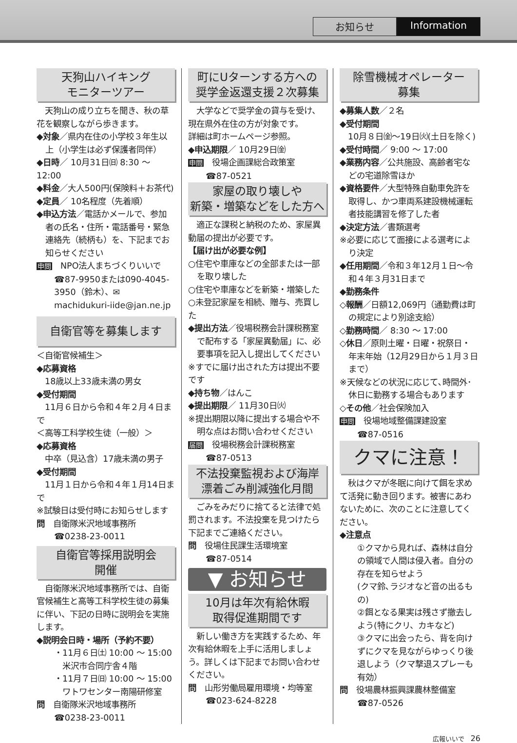お知らせ Information
天狗山ハイキング
モニターツアー
　天狗山の成り立ちを聞き、秋の草花を観察しながら歩きます。
◆対象／県内在住の小学校３年生以上（小学生は必ず保護者同伴）
◆日時／ 10月31日㈰ 8:30 ～ 12:00
◆料金／大人500円(保険料＋お茶代)
◆定員／ 10名程度（先着順）
◆申込方法／電話かメールで、参加者の氏名・住所・電話番号・緊急連絡先（続柄も）を、下記までお知らせください
申問　NPO法人まちづくりいいで
☎87-9950または090-4045-3950（鈴木）、✉ machidukuri-iide@jan.ne.jp
自衛官等を募集します
＜自衛官候補生＞
◆応募資格
　18歳以上33歳未満の男女
◆受付期間
　11月６日から令和４年２月４日まで
＜高等工科学校生徒（一般）＞
◆応募資格
　中卒（見込含）17歳未満の男子
◆受付期間
　11月１日から令和４年１月14日まで
※試験日は受付時にお知らせします
問　自衛隊米沢地域事務所
☎0238-23-0011
自衛官等採用説明会
開催
　自衛隊米沢地域事務所では、自衛官候補生と高等工科学校生徒の募集に伴い、下記の日時に説明会を実施します。
◆説明会日時・場所（予約不要）
・11月６日㈯ 10:00 ～ 15:00
　米沢市合同庁舎４階
・11月７日㈰ 10:00 ～ 15:00
　ワトワセンター南陽研修室
問　自衛隊米沢地域事務所
☎0238-23-0011
町にUターンする方への
奨学金返還支援２次募集
　大学などで奨学金の貸与を受け、現在県外在住の方が対象です。
詳細は町ホームページ参照。
◆申込期限／ 10月29日㈮
申問　役場企画課総合政策室
☎87-0521
家屋の取り壊しや
新築・増築などをした方へ
　適正な課税と納税のため、家屋異動届の提出が必要です。
【届け出が必要な例】
○住宅や車庫などの全部または一部を取り壊した
○住宅や車庫などを新築・増築した
○未登記家屋を相続、贈与、売買した
◆提出方法／役場税務会計課税務室で配布する「家屋異動届」に、必要事項を記入し提出してください
※すでに届け出された方は提出不要です
◆持ち物／はんこ
◆提出期限／ 11月30日㈫
※提出期限以降に提出する場合や不明な点はお問い合わせください
届問　役場税務会計課税務室
☎87-0513
不法投棄監視および海岸
漂着ごみ削減強化月間
　ごみをみだりに捨てると法律で処罰されます。不法投棄を見つけたら下記までご連絡ください。
問　役場住民課生活環境室
☎87-0514
▼ お知らせ
10月は年次有給休暇
取得促進期間です
　新しい働き方を実践するため、年次有給休暇を上手に活用しましょう。詳しくは下記までお問い合わせください。
問　山形労働局雇用環境・均等室
☎023-624-8228
除雪機械オペレーター
募集
◆募集人数／２名
◆受付期間
　10月８日㈮～19日㈫(土日を除く)
◆受付時間／ 9:00 ～ 17:00
◆業務内容／公共施設、高齢者宅などの宅道除雪ほか
◆資格要件／大型特殊自動車免許を取得し、かつ車両系建設機械運転者技能講習を修了した者
◆決定方法／書類選考
※必要に応じて面接による選考により決定
◆任用期間／令和３年12月１日～令和４年３月31日まで
◆勤務条件
◇報酬／日額12,069円（通勤費は町の規定により別途支給）
◇勤務時間／ 8:30 ～ 17:00
◇休日／原則土曜・日曜・祝祭日・年末年始（12月29日から１月３日まで）
※天候などの状況に応じて､時間外･休日に勤務する場合もあります
◇その他／社会保険加入
申問　役場地域整備課建設室
☎87-0516
クマに注意！
　秋はクマが冬眠に向けて餌を求めて活発に動き回ります。被害にあわないために、次のことに注意してください。
◆注意点
①クマから見れば、森林は自分の領域で人間は侵入者。自分の存在を知らせよう
(クマ鈴､ラジオなど音の出るもの)
②餌となる果実は残さず撤去しよう(特にクリ、カキなど)
③クマに出会ったら、背を向けずにクマを見ながらゆっくり後退しよう（クマ撃退スプレーも有効）
問　役場農林振興課農林整備室
☎87-0526
広報いいで　26